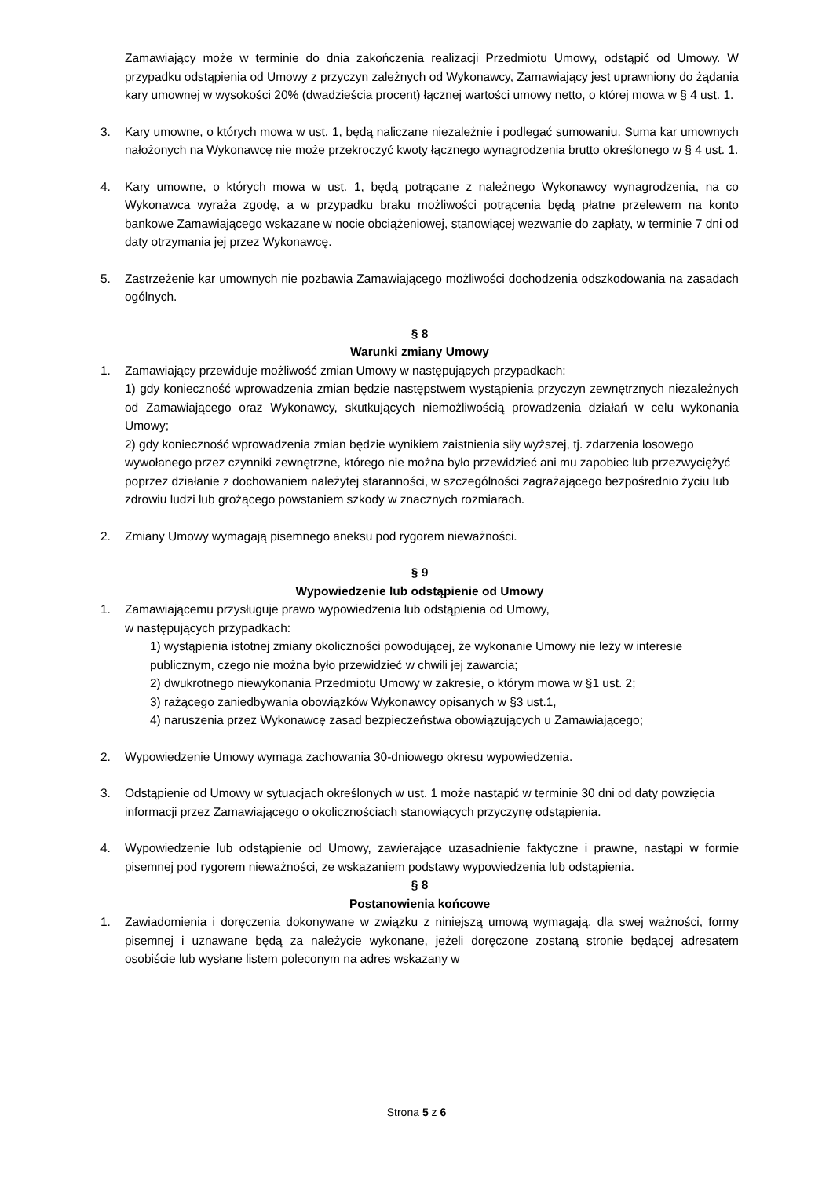Zamawiający może w terminie do dnia zakończenia realizacji Przedmiotu Umowy, odstąpić od Umowy. W przypadku odstąpienia od Umowy z przyczyn zależnych od Wykonawcy, Zamawiający jest uprawniony do żądania kary umownej w wysokości 20% (dwadzieścia procent) łącznej wartości umowy netto, o której mowa w § 4 ust. 1.
3. Kary umowne, o których mowa w ust. 1, będą naliczane niezależnie i podlegać sumowaniu. Suma kar umownych nałożonych na Wykonawcę nie może przekroczyć kwoty łącznego wynagrodzenia brutto określonego w § 4 ust. 1.
4. Kary umowne, o których mowa w ust. 1, będą potrącane z należnego Wykonawcy wynagrodzenia, na co Wykonawca wyraża zgodę, a w przypadku braku możliwości potrącenia będą płatne przelewem na konto bankowe Zamawiającego wskazane w nocie obciążeniowej, stanowiącej wezwanie do zapłaty, w terminie 7 dni od daty otrzymania jej przez Wykonawcę.
5. Zastrzeżenie kar umownych nie pozbawia Zamawiającego możliwości dochodzenia odszkodowania na zasadach ogólnych.
§ 8
Warunki zmiany Umowy
1. Zamawiający przewiduje możliwość zmian Umowy w następujących przypadkach:
1) gdy konieczność wprowadzenia zmian będzie następstwem wystąpienia przyczyn zewnętrznych niezależnych od Zamawiającego oraz Wykonawcy, skutkujących niemożliwością prowadzenia działań w celu wykonania Umowy;
2) gdy konieczność wprowadzenia zmian będzie wynikiem zaistnienia siły wyższej, tj. zdarzenia losowego wywołanego przez czynniki zewnętrzne, którego nie można było przewidzieć ani mu zapobiec lub przezwyciężyć poprzez działanie z dochowaniem należytej staranności, w szczególności zagrażającego bezpośrednio życiu lub zdrowiu ludzi lub grożącego powstaniem szkody w znacznych rozmiarach.
2. Zmiany Umowy wymagają pisemnego aneksu pod rygorem nieważności.
§ 9
Wypowiedzenie lub odstąpienie od Umowy
1. Zamawiającemu przysługuje prawo wypowiedzenia lub odstąpienia od Umowy,
w następujących przypadkach:
1) wystąpienia istotnej zmiany okoliczności powodującej, że wykonanie Umowy nie leży w interesie publicznym, czego nie można było przewidzieć w chwili jej zawarcia;
2) dwukrotnego niewykonania Przedmiotu Umowy w zakresie, o którym mowa w §1 ust. 2;
3) rażącego zaniedbywania obowiązków Wykonawcy opisanych w §3 ust.1,
4) naruszenia przez Wykonawcę zasad bezpieczeństwa obowiązujących u Zamawiającego;
2. Wypowiedzenie Umowy wymaga zachowania 30-dniowego okresu wypowiedzenia.
3. Odstąpienie od Umowy w sytuacjach określonych w ust. 1 może nastąpić w terminie 30 dni od daty powzięcia informacji przez Zamawiającego o okolicznościach stanowiących przyczynę odstąpienia.
4. Wypowiedzenie lub odstąpienie od Umowy, zawierające uzasadnienie faktyczne i prawne, nastąpi w formie pisemnej pod rygorem nieważności, ze wskazaniem podstawy wypowiedzenia lub odstąpienia.
§ 8
Postanowienia końcowe
1. Zawiadomienia i doręczenia dokonywane w związku z niniejszą umową wymagają, dla swej ważności, formy pisemnej i uznawane będą za należycie wykonane, jeżeli doręczone zostaną stronie będącej adresatem osobiście lub wysłane listem poleconym na adres wskazany w
Strona 5 z 6